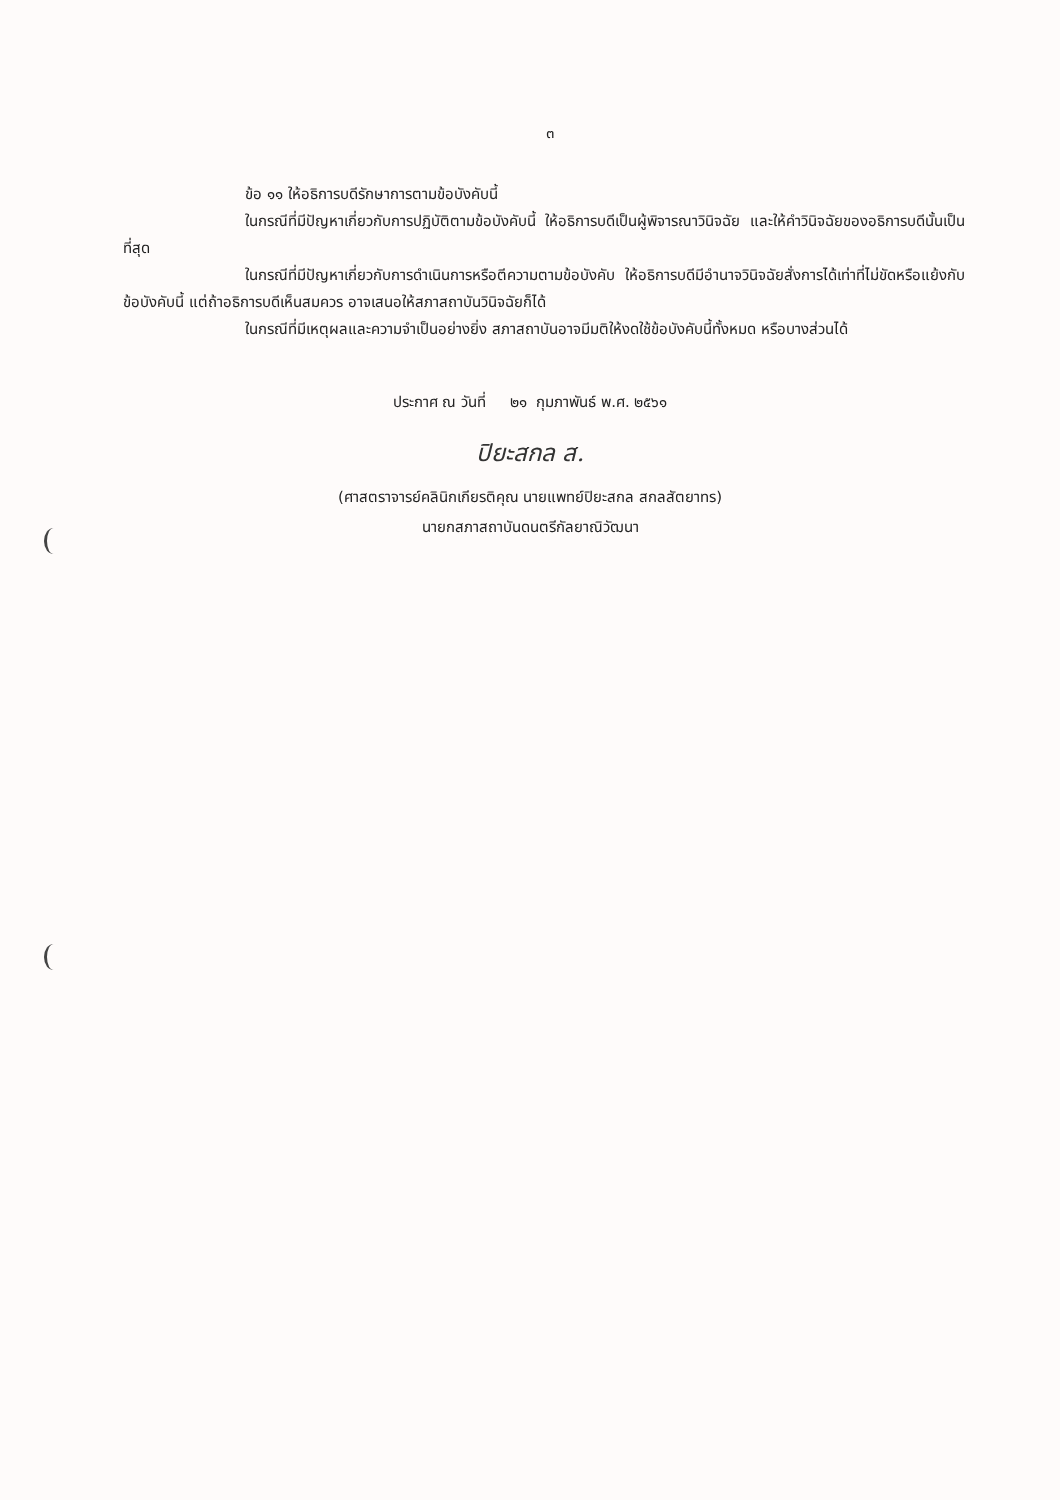๓
ข้อ ๑๑ ให้อธิการบดีรักษาการตามข้อบังคับนี้
ในกรณีที่มีปัญหาเกี่ยวกับการปฏิบัติตามข้อบังคับนี้ ให้อธิการบดีเป็นผู้พิจารณาวินิจฉัย และให้คำวินิจฉัยของอธิการบดีนั้นเป็นที่สุด
ในกรณีที่มีปัญหาเกี่ยวกับการดำเนินการหรือตีความตามข้อบังคับ ให้อธิการบดีมีอำนาจวินิจฉัยสั่งการได้เท่าที่ไม่ขัดหรือแย้งกับข้อบังคับนี้ แต่ถ้าอธิการบดีเห็นสมควร อาจเสนอให้สภาสถาบันวินิจฉัยก็ได้
ในกรณีที่มีเหตุผลและความจำเป็นอย่างยิ่ง สภาสถาบันอาจมีมติให้งดใช้ข้อบังคับนี้ทั้งหมด หรือบางส่วนได้
ประกาศ ณ วันที่ ๒๑ กุมภาพันธ์ พ.ศ. ๒๕๖๑
ปิยะสกล ส.
(ศาสตราจารย์คลินิกเกียรติคุณ นายแพทย์ปิยะสกล สกลสัตยาทร)
นายกสภาสถาบันดนตรีกัลยาณิวัฒนา